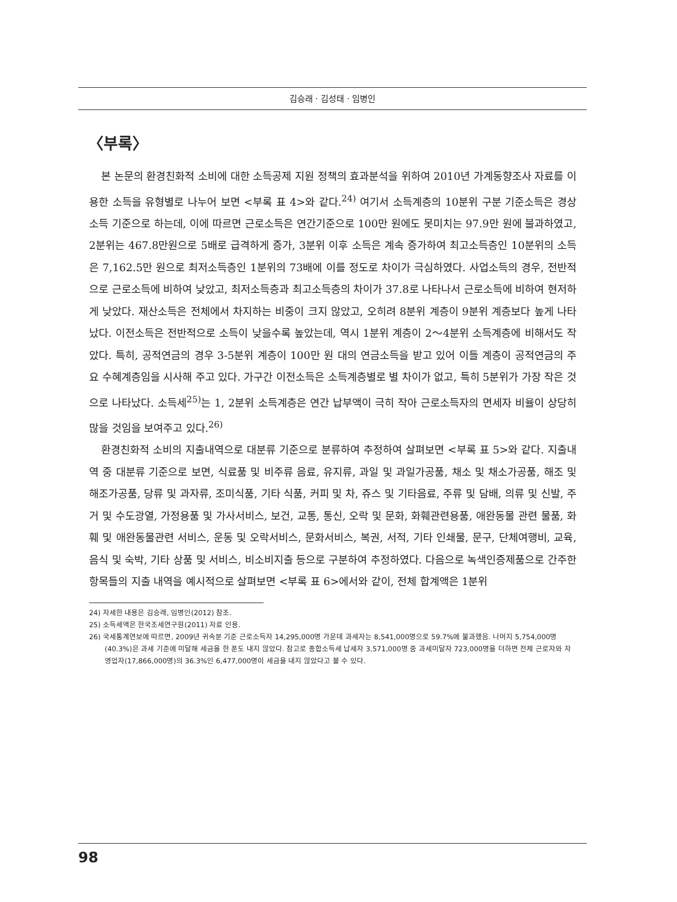김승래 · 김성태 · 임병인
〈부록〉
본 논문의 환경친화적 소비에 대한 소득공제 지원 정책의 효과분석을 위하여 2010년 가계동향조사 자료를 이용한 소득을 유형별로 나누어 보면 <부록 표 4>와 같다.<sup>24)</sup> 여기서 소득계층의 10분위 구분 기준소득은 경상소득 기준으로 하는데, 이에 따르면 근로소득은 연간기준으로 100만 원에도 못미치는 97.9만 원에 불과하였고, 2분위는 467.8만원으로 5배로 급격하게 증가, 3분위 이후 소득은 계속 증가하여 최고소득층인 10분위의 소득은 7,162.5만 원으로 최저소득층인 1분위의 73배에 이를 정도로 차이가 극심하였다. 사업소득의 경우, 전반적으로 근로소득에 비하여 낮았고, 최저소득층과 최고소득층의 차이가 37.8로 나타나서 근로소득에 비하여 현저하게 낮았다. 재산소득은 전체에서 차지하는 비중이 크지 않았고, 오히려 8분위 계층이 9분위 계층보다 높게 나타났다. 이전소득은 전반적으로 소득이 낮을수록 높았는데, 역시 1분위 계층이 2～4분위 소득계층에 비해서도 작았다. 특히, 공적연금의 경우 3-5분위 계층이 100만 원 대의 연금소득을 받고 있어 이들 계층이 공적연금의 주요 수혜계층임을 시사해 주고 있다. 가구간 이전소득은 소득계층별로 별 차이가 없고, 특히 5분위가 가장 작은 것으로 나타났다. 소득세<sup>25)</sup>는 1, 2분위 소득계층은 연간 납부액이 극히 작아 근로소득자의 면세자 비율이 상당히 많을 것임을 보여주고 있다.<sup>26)</sup>
환경친화적 소비의 지출내역으로 대분류 기준으로 분류하여 추정하여 살펴보면 <부록 표 5>와 같다. 지출내역 중 대분류 기준으로 보면, 식료품 및 비주류 음료, 유지류, 과일 및 과일가공품, 채소 및 채소가공품, 해조 및 해조가공품, 당류 및 과자류, 조미식품, 기타 식품, 커피 및 차, 쥬스 및 기타음료, 주류 및 담배, 의류 및 신발, 주거 및 수도광열, 가정용품 및 가사서비스, 보건, 교통, 통신, 오락 및 문화, 화훼관련용품, 애완동물 관련 물품, 화훼 및 애완동물관련 서비스, 운동 및 오락서비스, 문화서비스, 복권, 서적, 기타 인쇄물, 문구, 단체여행비, 교육, 음식 및 숙박, 기타 상품 및 서비스, 비소비지출 등으로 구분하여 추정하였다. 다음으로 녹색인증제품으로 간주한 항목들의 지출 내역을 예시적으로 살펴보면 <부록 표 6>에서와 같이, 전체 합계액은 1분위
24) 자세한 내용은 김승래, 임병인(2012) 참조.
25) 소득세액은 한국조세연구원(2011) 자료 인용.
26) 국세통계연보에 따르면, 2009년 귀속분 기준 근로소득자 14,295,000명 가운데 과세자는 8,541,000명으로 59.7%에 불과했음. 나머지 5,754,000명(40.3%)은 과세 기준에 미달해 세금을 한 푼도 내지 않았다. 참고로 종합소득세 납세자 3,571,000명 중 과세미달자 723,000명을 더하면 전체 근로자와 자영업자(17,866,000명)의 36.3%인 6,477,000명이 세금을 내지 않았다고 볼 수 있다.
98